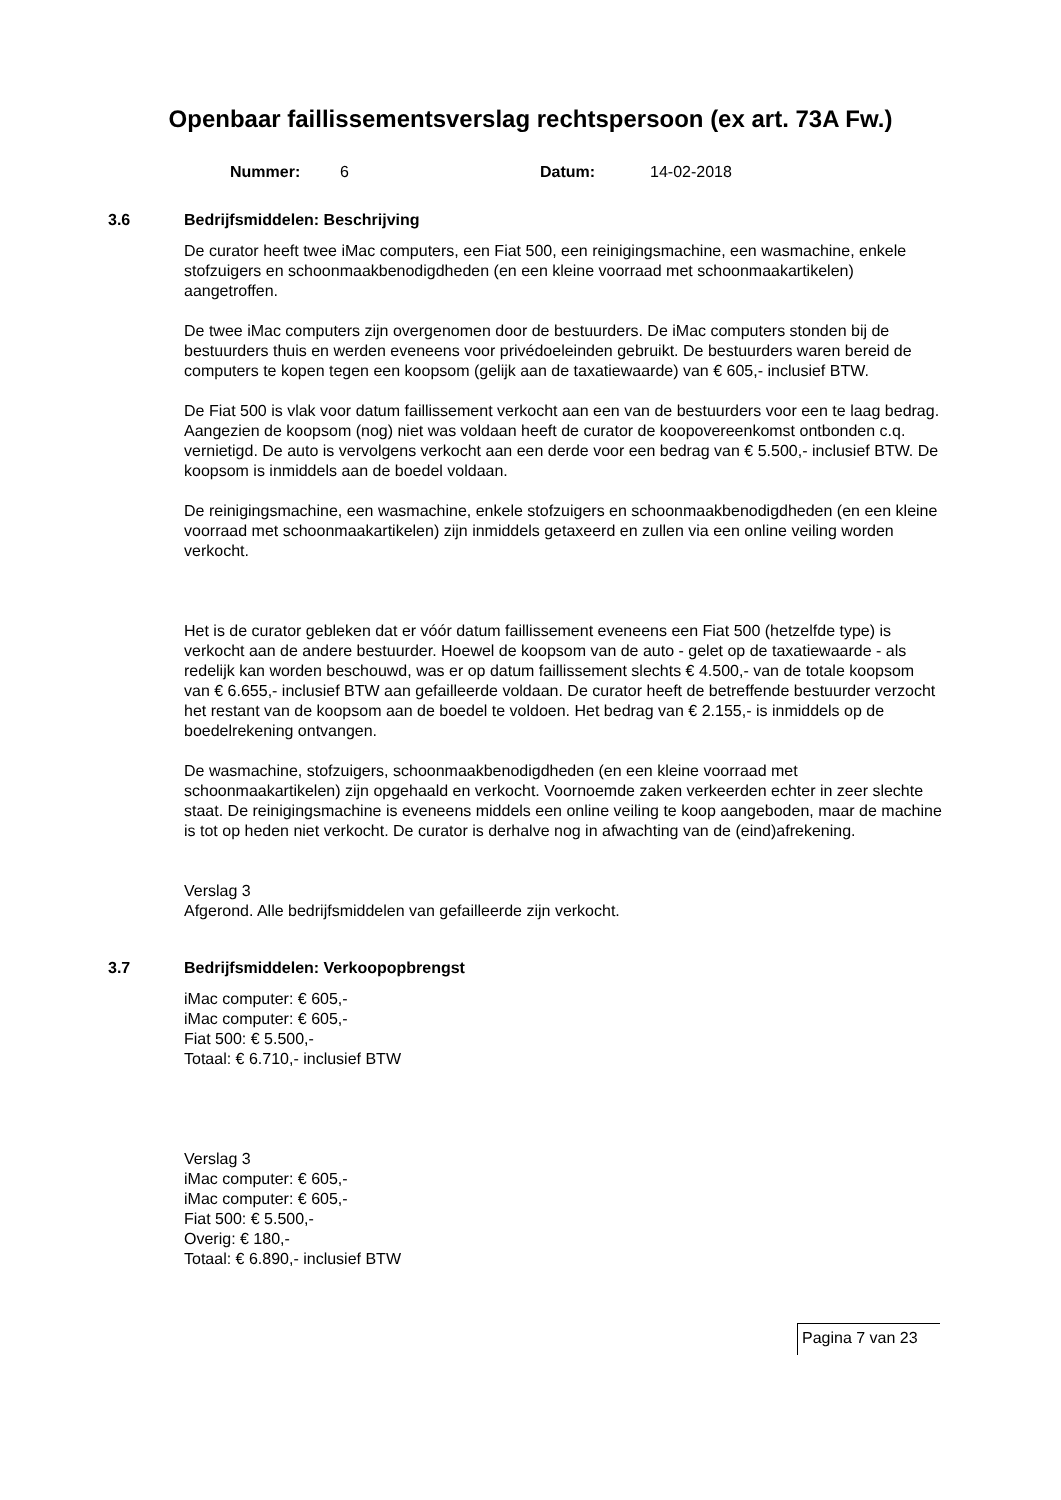Openbaar faillissementsverslag rechtspersoon (ex art. 73A Fw.)
Nummer: 6 Datum: 14-02-2018
3.6 Bedrijfsmiddelen: Beschrijving
De curator heeft twee iMac computers, een Fiat 500, een reinigingsmachine, een wasmachine, enkele stofzuigers en schoonmaakbenodigdheden (en een kleine voorraad met schoonmaakartikelen) aangetroffen.
De twee iMac computers zijn overgenomen door de bestuurders. De iMac computers stonden bij de bestuurders thuis en werden eveneens voor privédoeleinden gebruikt. De bestuurders waren bereid de computers te kopen tegen een koopsom (gelijk aan de taxatiewaarde) van € 605,- inclusief BTW.
De Fiat 500 is vlak voor datum faillissement verkocht aan een van de bestuurders voor een te laag bedrag. Aangezien de koopsom (nog) niet was voldaan heeft de curator de koopovereenkomst ontbonden c.q. vernietigd. De auto is vervolgens verkocht aan een derde voor een bedrag van € 5.500,- inclusief BTW. De koopsom is inmiddels aan de boedel voldaan.
De reinigingsmachine, een wasmachine, enkele stofzuigers en schoonmaakbenodigdheden (en een kleine voorraad met schoonmaakartikelen) zijn inmiddels getaxeerd en zullen via een online veiling worden verkocht.
Het is de curator gebleken dat er vóór datum faillissement eveneens een Fiat 500 (hetzelfde type) is verkocht aan de andere bestuurder. Hoewel de koopsom van de auto - gelet op de taxatiewaarde - als redelijk kan worden beschouwd, was er op datum faillissement slechts € 4.500,- van de totale koopsom van € 6.655,- inclusief BTW aan gefailleerde voldaan. De curator heeft de betreffende bestuurder verzocht het restant van de koopsom aan de boedel te voldoen. Het bedrag van € 2.155,- is inmiddels op de boedelrekening ontvangen.
De wasmachine, stofzuigers, schoonmaakbenodigdheden (en een kleine voorraad met schoonmaakartikelen) zijn opgehaald en verkocht. Voornoemde zaken verkeerden echter in zeer slechte staat. De reinigingsmachine is eveneens middels een online veiling te koop aangeboden, maar de machine is tot op heden niet verkocht. De curator is derhalve nog in afwachting van de (eind)afrekening.
Verslag 3
Afgerond. Alle bedrijfsmiddelen van gefailleerde zijn verkocht.
3.7 Bedrijfsmiddelen: Verkoopopbrengst
iMac computer: € 605,-
iMac computer: € 605,-
Fiat 500: € 5.500,-
Totaal: € 6.710,- inclusief BTW
Verslag 3
iMac computer: € 605,-
iMac computer: € 605,-
Fiat 500: € 5.500,-
Overig: € 180,-
Totaal: € 6.890,- inclusief BTW
Pagina 7 van 23